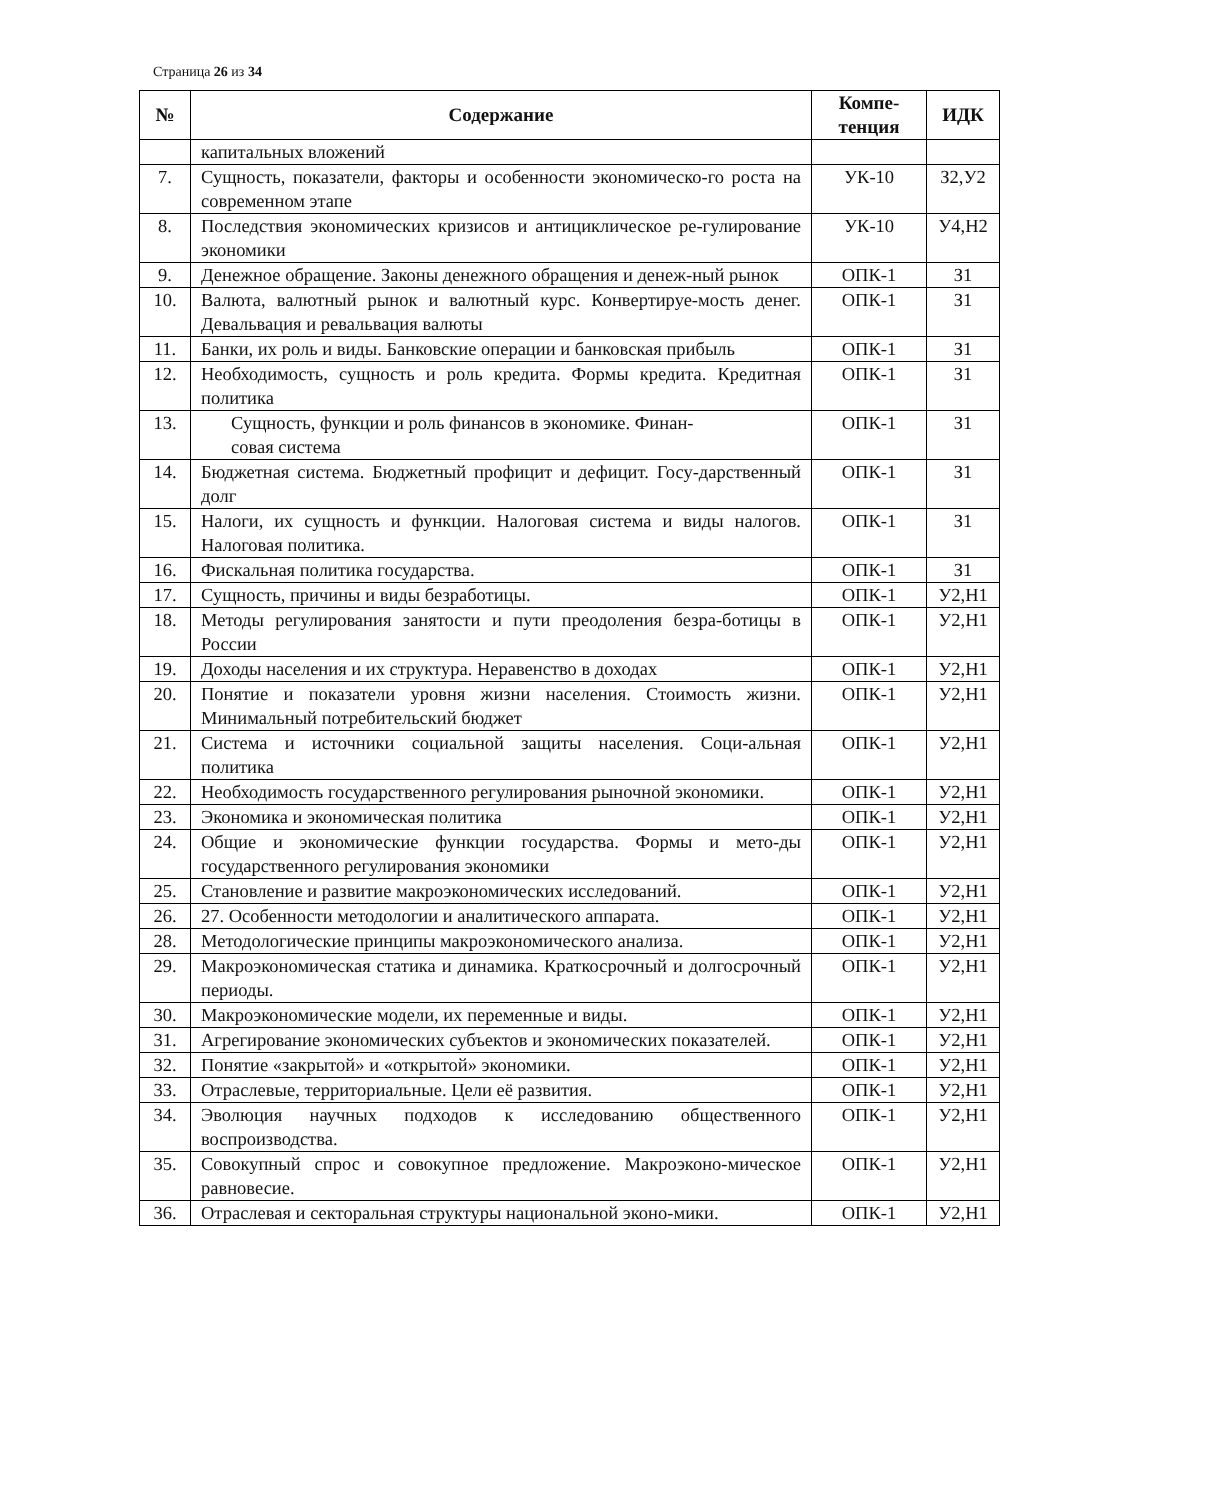Страница 26 из 34
| № | Содержание | Компе- тенция | ИДК |
| --- | --- | --- | --- |
| | капитальных вложений | | |
| 7. | Сущность, показатели, факторы и особенности экономическо-го роста на современном этапе | УК-10 | З2,У2 |
| 8. | Последствия экономических кризисов и антициклическое ре-гулирование экономики | УК-10 | У4,Н2 |
| 9. | Денежное обращение. Законы денежного обращения и денеж-ный рынок | ОПК-1 | З1 |
| 10. | Валюта, валютный рынок и валютный курс. Конвертируе-мость денег. Девальвация и ревальвация валюты | ОПК-1 | З1 |
| 11. | Банки, их роль и виды. Банковские операции и банковская прибыль | ОПК-1 | З1 |
| 12. | Необходимость, сущность и роль кредита. Формы кредита. Кредитная политика | ОПК-1 | З1 |
| 13. | Сущность, функции и роль финансов в экономике. Финан- совая система | ОПК-1 | З1 |
| 14. | Бюджетная система. Бюджетный профицит и дефицит. Госу-дарственный долг | ОПК-1 | З1 |
| 15. | Налоги, их сущность и функции. Налоговая система и виды налогов. Налоговая политика. | ОПК-1 | З1 |
| 16. | Фискальная политика государства. | ОПК-1 | З1 |
| 17. | Сущность, причины и виды безработицы. | ОПК-1 | У2,Н1 |
| 18. | Методы регулирования занятости и пути преодоления безра-ботицы в России | ОПК-1 | У2,Н1 |
| 19. | Доходы населения и их структура. Неравенство в доходах | ОПК-1 | У2,Н1 |
| 20. | Понятие и показатели уровня жизни населения. Стоимость жизни. Минимальный потребительский бюджет | ОПК-1 | У2,Н1 |
| 21. | Система и источники социальной защиты населения. Соци-альная политика | ОПК-1 | У2,Н1 |
| 22. | Необходимость государственного регулирования рыночной экономики. | ОПК-1 | У2,Н1 |
| 23. | Экономика и экономическая политика | ОПК-1 | У2,Н1 |
| 24. | Общие и экономические функции государства. Формы и мето-ды государственного регулирования экономики | ОПК-1 | У2,Н1 |
| 25. | Становление и развитие макроэкономических исследований. | ОПК-1 | У2,Н1 |
| 26. | 27. Особенности методологии и аналитического аппарата. | ОПК-1 | У2,Н1 |
| 28. | Методологические принципы макроэкономического анализа. | ОПК-1 | У2,Н1 |
| 29. | Макроэкономическая статика и динамика. Краткосрочный и долгосрочный периоды. | ОПК-1 | У2,Н1 |
| 30. | Макроэкономические модели, их переменные и виды. | ОПК-1 | У2,Н1 |
| 31. | Агрегирование экономических субъектов и экономических показателей. | ОПК-1 | У2,Н1 |
| 32. | Понятие «закрытой» и «открытой» экономики. | ОПК-1 | У2,Н1 |
| 33. | Отраслевые, территориальные. Цели её развития. | ОПК-1 | У2,Н1 |
| 34. | Эволюция научных подходов к исследованию общественного воспроизводства. | ОПК-1 | У2,Н1 |
| 35. | Совокупный спрос и совокупное предложение. Макроэконо-мическое равновесие. | ОПК-1 | У2,Н1 |
| 36. | Отраслевая и секторальная структуры национальной эконо-мики. | ОПК-1 | У2,Н1 |